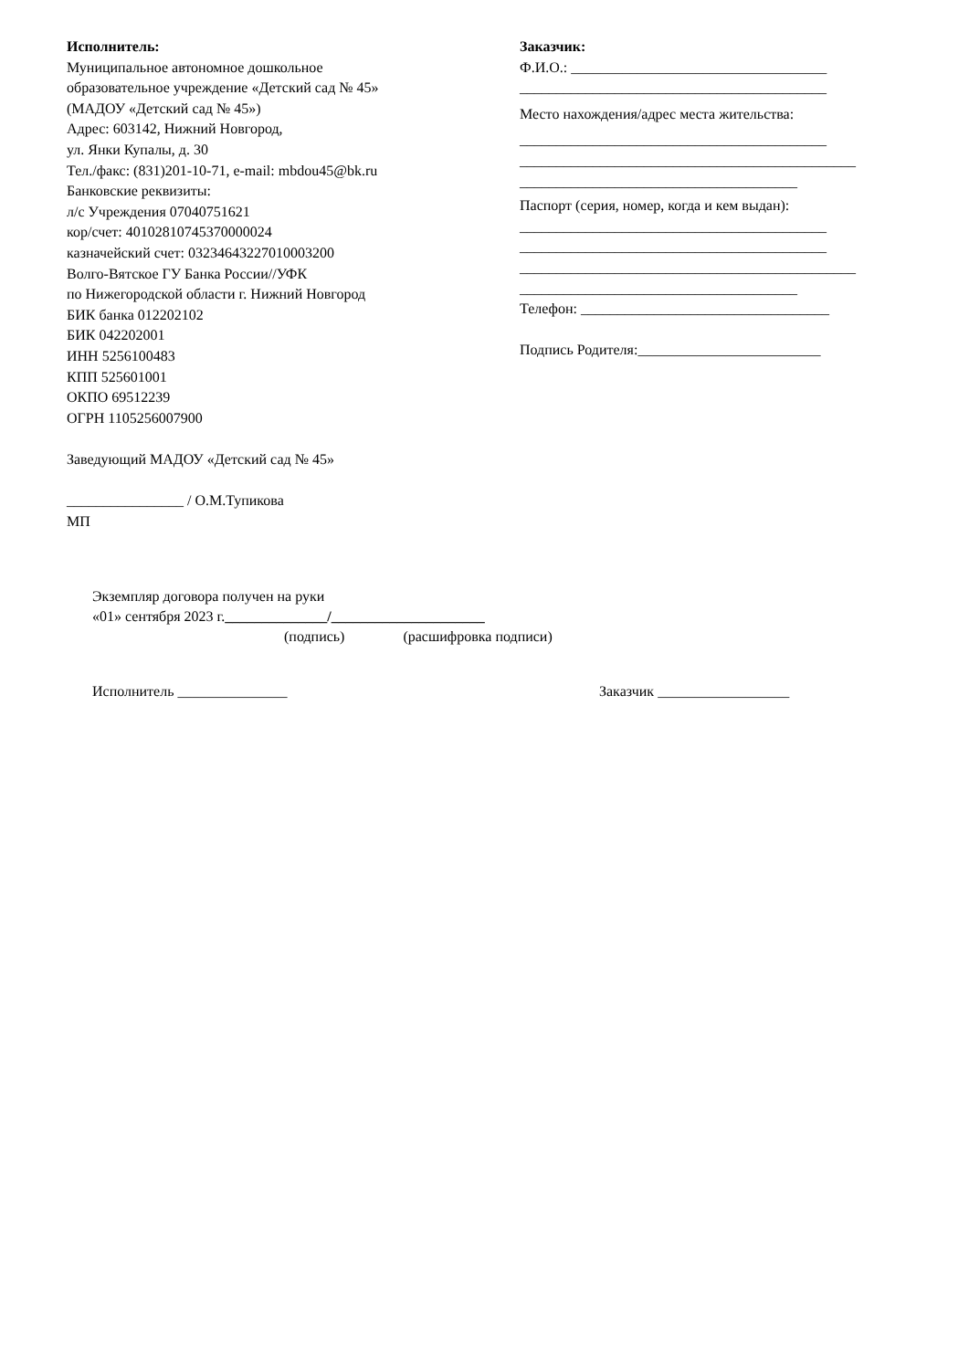Исполнитель:
Муниципальное автономное дошкольное
образовательное учреждение «Детский сад № 45»
(МАДОУ «Детский сад № 45»)
Адрес: 603142, Нижний Новгород,
ул. Янки Купалы, д. 30
Тел./факс: (831)201-10-71, e-mail: mbdou45@bk.ru
Банковские реквизиты:
л/с Учреждения 07040751621
кор/счет: 40102810745370000024
казначейский счет: 03234643227010003200
Волго-Вятское ГУ Банка России//УФК
по Нижегородской области г. Нижний Новгород
БИК банка 012202102
БИК 042202001
ИНН 5256100483
КПП 525601001
ОКПО 69512239
ОГРН 1105256007900
Заведующий МАДОУ «Детский сад № 45»
________________ / О.М.Тупикова
МП
Заказчик:
Ф.И.О.: ___________________________________
__________________________________________
Место нахождения/адрес места жительства:
__________________________________________
______________________________________________
______________________________________
Паспорт (серия, номер, когда и кем выдан):
__________________________________________
__________________________________________
______________________________________________
______________________________________
Телефон: __________________________________
Подпись Родителя:_________________________
Экземпляр договора получен на руки
«01» сентября 2023 г.______________/_____________________
(подпись) (расшифровка подписи)
Исполнитель _______________ Заказчик __________________